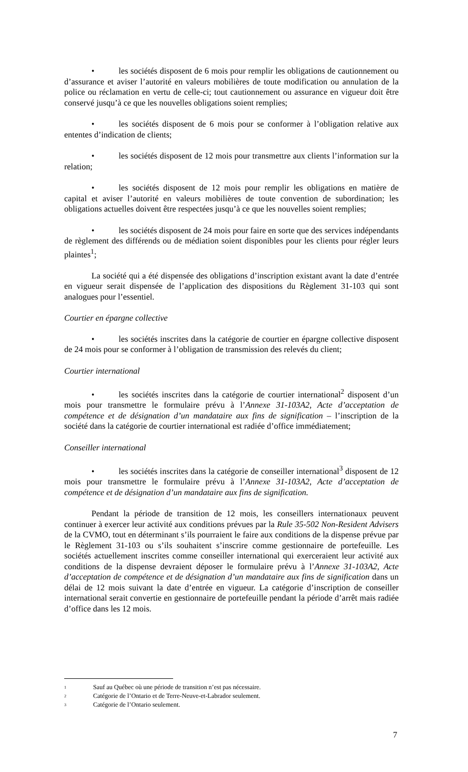• les sociétés disposent de 6 mois pour remplir les obligations de cautionnement ou d’assurance et aviser l’autorité en valeurs mobilières de toute modification ou annulation de la police ou réclamation en vertu de celle-ci; tout cautionnement ou assurance en vigueur doit être conservé jusqu’à ce que les nouvelles obligations soient remplies;
• les sociétés disposent de 6 mois pour se conformer à l’obligation relative aux ententes d’indication de clients;
• les sociétés disposent de 12 mois pour transmettre aux clients l’information sur la relation;
• les sociétés disposent de 12 mois pour remplir les obligations en matière de capital et aviser l’autorité en valeurs mobilières de toute convention de subordination; les obligations actuelles doivent être respectées jusqu’à ce que les nouvelles soient remplies;
• les sociétés disposent de 24 mois pour faire en sorte que des services indépendants de règlement des différends ou de médiation soient disponibles pour les clients pour régler leurs plaintes<sup>1</sup>;
La société qui a été dispensée des obligations d’inscription existant avant la date d’entrée en vigueur serait dispensée de l’application des dispositions du Règlement 31-103 qui sont analogues pour l’essentiel.
Courtier en épargne collective
• les sociétés inscrites dans la catégorie de courtier en épargne collective disposent de 24 mois pour se conformer à l’obligation de transmission des relevés du client;
Courtier international
• les sociétés inscrites dans la catégorie de courtier international<sup>2</sup> disposent d’un mois pour transmettre le formulaire prévu à l’Annexe 31-103A2, Acte d’acceptation de compétence et de désignation d’un mandataire aux fins de signification – l’inscription de la société dans la catégorie de courtier international est radiée d’office immédiatement;
Conseiller international
• les sociétés inscrites dans la catégorie de conseiller international<sup>3</sup> disposent de 12 mois pour transmettre le formulaire prévu à l’Annexe 31-103A2, Acte d’acceptation de compétence et de désignation d’un mandataire aux fins de signification.
Pendant la période de transition de 12 mois, les conseillers internationaux peuvent continuer à exercer leur activité aux conditions prévues par la Rule 35-502 Non-Resident Advisers de la CVMO, tout en déterminant s’ils pourraient le faire aux conditions de la dispense prévue par le Règlement 31-103 ou s’ils souhaitent s’inscrire comme gestionnaire de portefeuille. Les sociétés actuellement inscrites comme conseiller international qui exerceraient leur activité aux conditions de la dispense devraient déposer le formulaire prévu à l’Annexe 31-103A2, Acte d’acceptation de compétence et de désignation d’un mandataire aux fins de signification dans un délai de 12 mois suivant la date d’entrée en vigueur. La catégorie d’inscription de conseiller international serait convertie en gestionnaire de portefeuille pendant la période d’arrêt mais radiée d’office dans les 12 mois.
1 Sauf au Québec où une période de transition n’est pas nécessaire.
2 Catégorie de l’Ontario et de Terre-Neuve-et-Labrador seulement.
3 Catégorie de l’Ontario seulement.
7